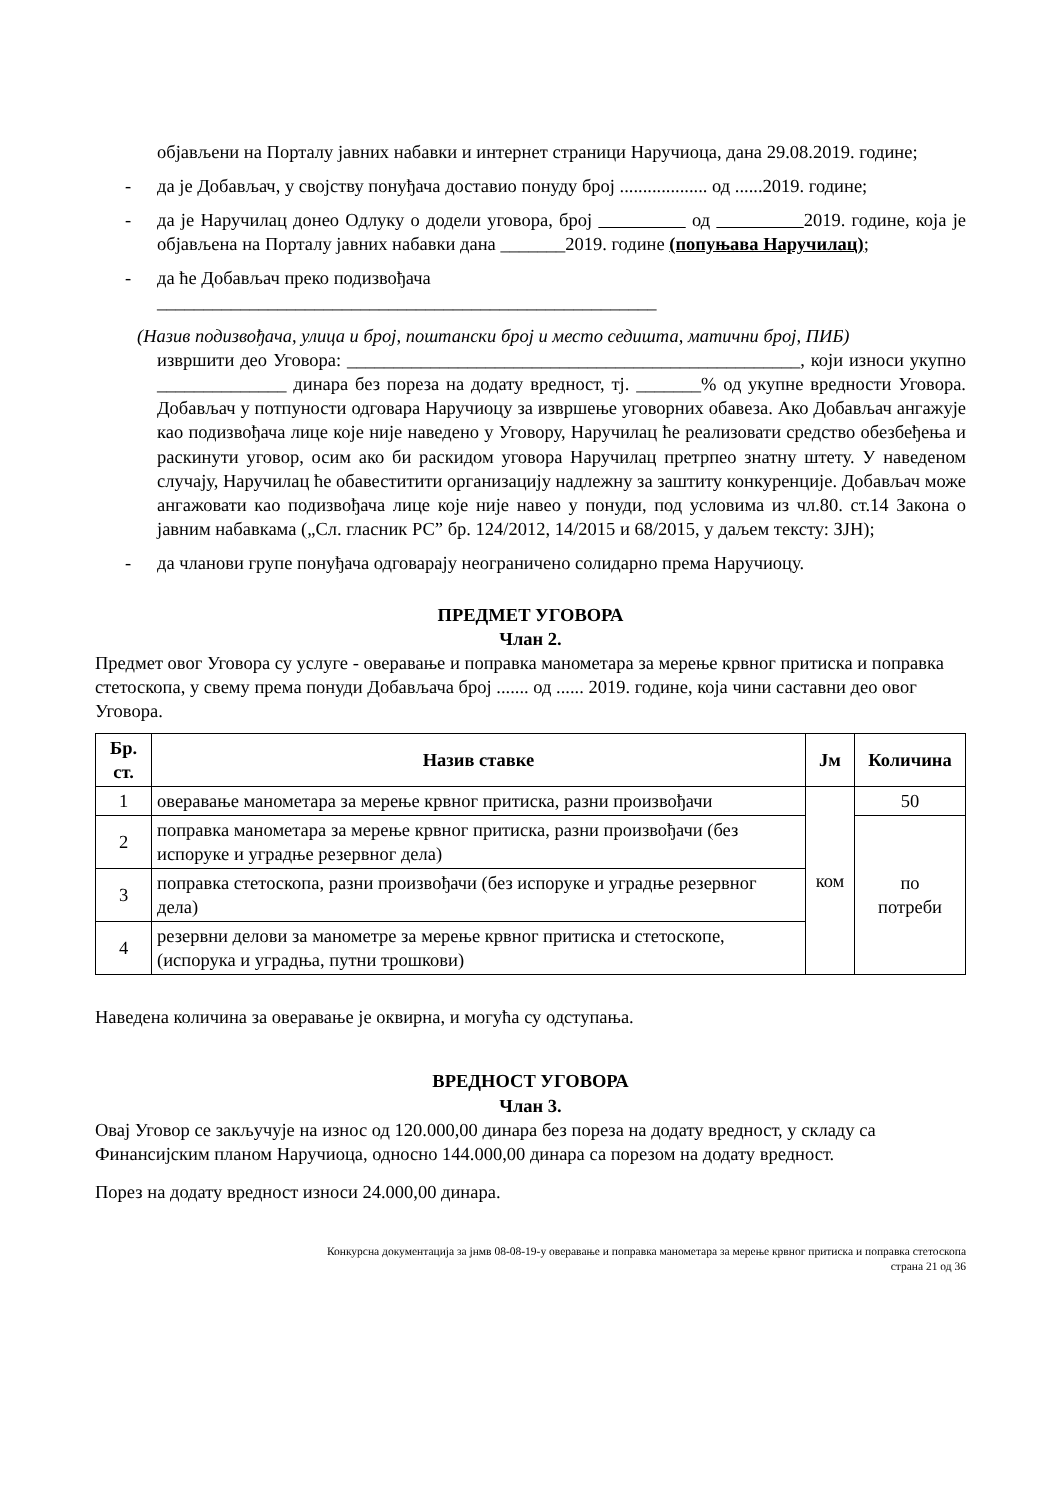објављени на Порталу јавних набавки и интернет страници Наручиоца, дана 29.08.2019. године;
- да је Добављач, у својству понуђача доставио понуду број ................... од ......2019. године;
- да је Наручилац донео Одлуку о додели уговора, број од 2019. године, која је објављена на Порталу јавних набавки дана _______2019. године (попуњава Наручилац);
- да ће Добављач преко подизвођача
______________________________________________________
(Назив подизвођача, улица и број, поштански број и место седишта, матични број, ПИБ)
извршити део Уговора: _________________________________________________, који износи укупно ______________ динара без пореза на додату вредност, тј. _______% од укупне вредности Уговора. Добављач у потпуности одговара Наручиоцу за извршење уговорних обавеза. Ако Добављач ангажује као подизвођача лице које није наведено у Уговору, Наручилац ће реализовати средство обезбеђења и раскинути уговор, осим ако би раскидом уговора Наручилац претрпео знатну штету. У наведеном случају, Наручилац ће обавеститити организацију надлежну за заштиту конкуренције. Добављач може ангажовати као подизвођача лице које није навео у понуди, под условима из чл.80. ст.14 Закона о јавним набавкама („Сл. гласник РС” бр. 124/2012, 14/2015 и 68/2015, у даљем тексту: ЗЈН);
- да чланови групе понуђача одговарају неограничено солидарно према Наручиоцу.
ПРЕДМЕТ УГОВОРА
Члан 2.
Предмет овог Уговора су услуге - оверавање и поправка манометара за мерење крвног притиска и поправка стетоскопа, у свему према понуди Добављача број ....... од ...... 2019. године, која чини саставни део овог Уговора.
| Бр. ст. | Назив ставке | Јм | Количина |
| --- | --- | --- | --- |
| 1 | оверавање манометара за мерење крвног притиска, разни произвођачи | ком | 50 |
| 2 | поправка манометара за мерење крвног притиска, разни произвођачи (без испоруке и уградње резервног дела) | | по потреби |
| 3 | поправка стетоскопа, разни произвођачи (без испоруке и уградње резервног дела) | | |
| 4 | резервни делови за манометре за мерење крвног притиска и стетоскопе, (испорука и уградња, путни трошкови) | | |
Наведена количина за оверавање је оквирна, и могућа су одступања.
ВРЕДНОСТ УГОВОРА
Члан 3.
Овај Уговор се закључује на износ од 120.000,00 динара без пореза на додату вредност, у складу са Финансијским планом Наручиоца, односно 144.000,00 динара са порезом на додату вредност.
Порез на додату вредност износи 24.000,00 динара.
Конкурсна документација за јнмв 08-08-19-у оверавање и поправка манометара за мерење крвног притиска и поправка стетоскопа
страна 21 од 36